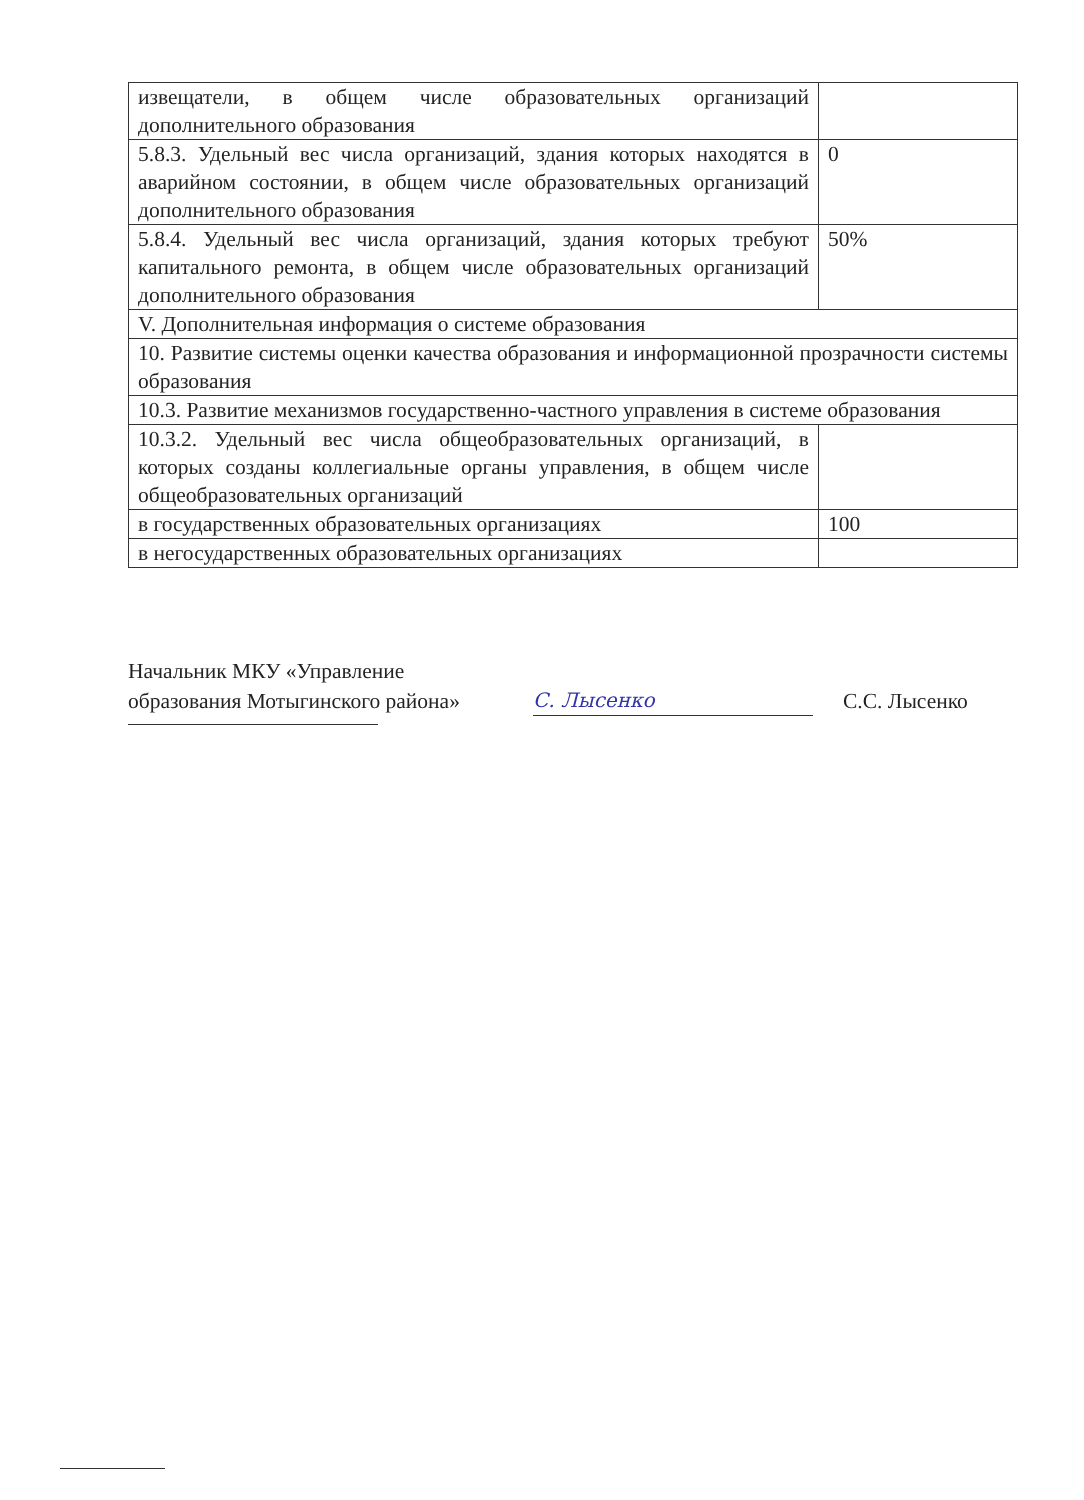| извещатели, в общем числе образовательных организаций дополнительного образования | |
| 5.8.3. Удельный вес числа организаций, здания которых находятся в аварийном состоянии, в общем числе образовательных организаций дополнительного образования | 0 |
| 5.8.4. Удельный вес числа организаций, здания которых требуют капитального ремонта, в общем числе образовательных организаций дополнительного образования | 50% |
| V. Дополнительная информация о системе образования | |
| 10. Развитие системы оценки качества образования и информационной прозрачности системы образования | |
| 10.3. Развитие механизмов государственно-частного управления в системе образования | |
| 10.3.2. Удельный вес числа общеобразовательных организаций, в которых созданы коллегиальные органы управления, в общем числе общеобразовательных организаций | |
| в государственных образовательных организациях | 100 |
| в негосударственных образовательных организациях | |
Начальник МКУ «Управление
образования Мотыгинского района»
С. Лысенко
С.С. Лысенко